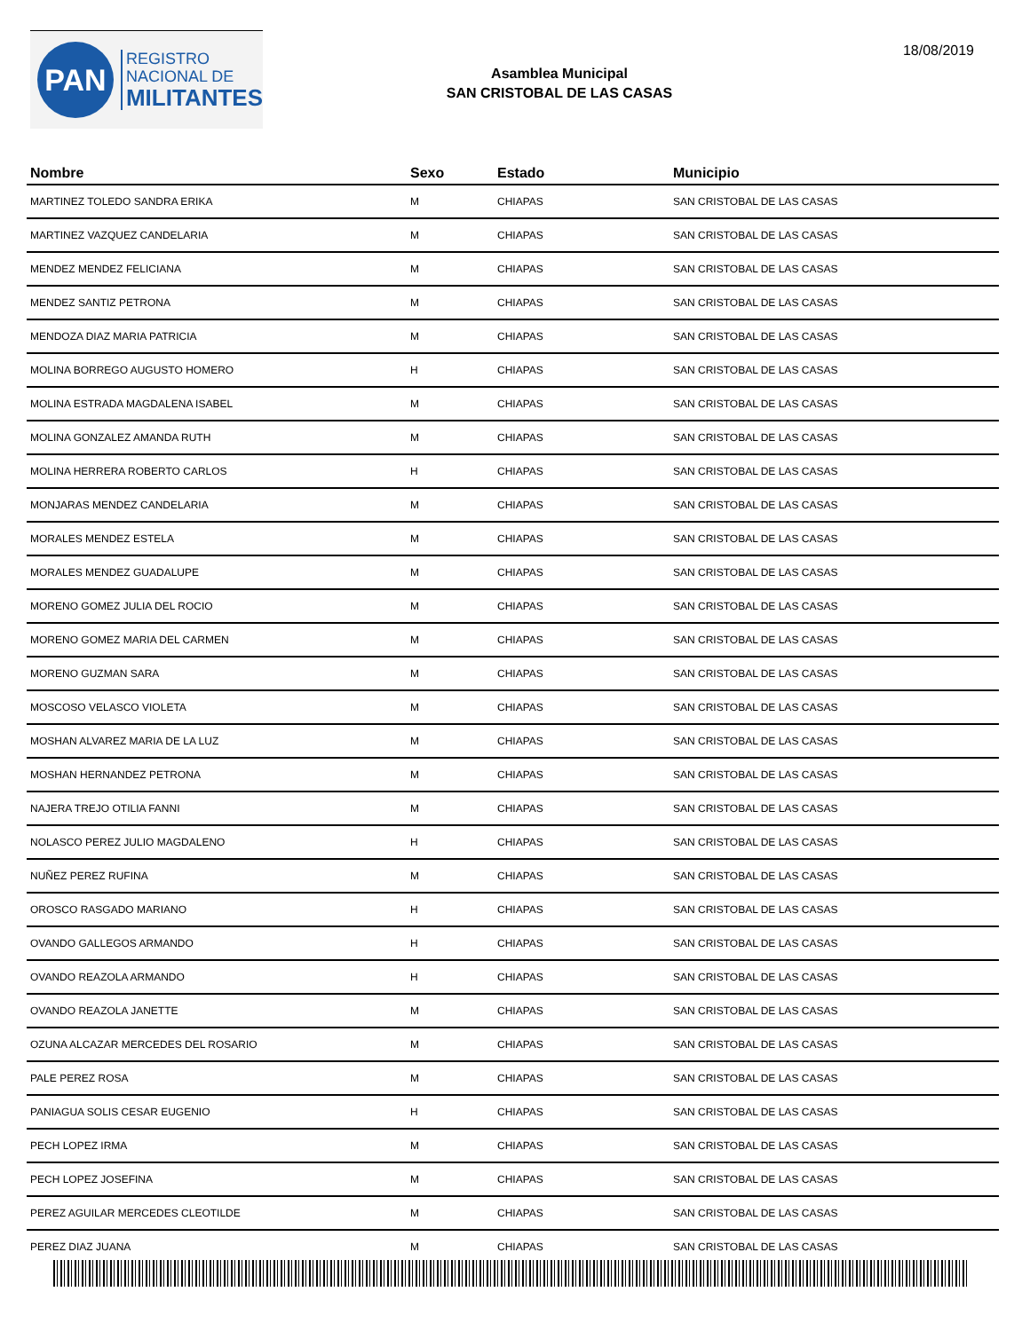PAN
REGISTRO
NACIONAL DE
MILITANTES
18/08/2019
Asamblea Municipal
SAN CRISTOBAL DE LAS CASAS
| Nombre | Sexo | Estado | Municipio |
| --- | --- | --- | --- |
| MARTINEZ TOLEDO SANDRA ERIKA | M | CHIAPAS | SAN CRISTOBAL DE LAS CASAS |
| MARTINEZ VAZQUEZ CANDELARIA | M | CHIAPAS | SAN CRISTOBAL DE LAS CASAS |
| MENDEZ MENDEZ FELICIANA | M | CHIAPAS | SAN CRISTOBAL DE LAS CASAS |
| MENDEZ SANTIZ PETRONA | M | CHIAPAS | SAN CRISTOBAL DE LAS CASAS |
| MENDOZA DIAZ MARIA PATRICIA | M | CHIAPAS | SAN CRISTOBAL DE LAS CASAS |
| MOLINA BORREGO AUGUSTO HOMERO | H | CHIAPAS | SAN CRISTOBAL DE LAS CASAS |
| MOLINA ESTRADA MAGDALENA ISABEL | M | CHIAPAS | SAN CRISTOBAL DE LAS CASAS |
| MOLINA GONZALEZ AMANDA RUTH | M | CHIAPAS | SAN CRISTOBAL DE LAS CASAS |
| MOLINA HERRERA ROBERTO CARLOS | H | CHIAPAS | SAN CRISTOBAL DE LAS CASAS |
| MONJARAS MENDEZ CANDELARIA | M | CHIAPAS | SAN CRISTOBAL DE LAS CASAS |
| MORALES MENDEZ ESTELA | M | CHIAPAS | SAN CRISTOBAL DE LAS CASAS |
| MORALES MENDEZ GUADALUPE | M | CHIAPAS | SAN CRISTOBAL DE LAS CASAS |
| MORENO GOMEZ JULIA DEL ROCIO | M | CHIAPAS | SAN CRISTOBAL DE LAS CASAS |
| MORENO GOMEZ MARIA DEL CARMEN | M | CHIAPAS | SAN CRISTOBAL DE LAS CASAS |
| MORENO GUZMAN SARA | M | CHIAPAS | SAN CRISTOBAL DE LAS CASAS |
| MOSCOSO VELASCO VIOLETA | M | CHIAPAS | SAN CRISTOBAL DE LAS CASAS |
| MOSHAN ALVAREZ MARIA DE LA LUZ | M | CHIAPAS | SAN CRISTOBAL DE LAS CASAS |
| MOSHAN HERNANDEZ PETRONA | M | CHIAPAS | SAN CRISTOBAL DE LAS CASAS |
| NAJERA TREJO OTILIA FANNI | M | CHIAPAS | SAN CRISTOBAL DE LAS CASAS |
| NOLASCO PEREZ JULIO MAGDALENO | H | CHIAPAS | SAN CRISTOBAL DE LAS CASAS |
| NUÑEZ PEREZ RUFINA | M | CHIAPAS | SAN CRISTOBAL DE LAS CASAS |
| OROSCO RASGADO MARIANO | H | CHIAPAS | SAN CRISTOBAL DE LAS CASAS |
| OVANDO GALLEGOS ARMANDO | H | CHIAPAS | SAN CRISTOBAL DE LAS CASAS |
| OVANDO REAZOLA ARMANDO | H | CHIAPAS | SAN CRISTOBAL DE LAS CASAS |
| OVANDO REAZOLA JANETTE | M | CHIAPAS | SAN CRISTOBAL DE LAS CASAS |
| OZUNA ALCAZAR MERCEDES DEL ROSARIO | M | CHIAPAS | SAN CRISTOBAL DE LAS CASAS |
| PALE PEREZ ROSA | M | CHIAPAS | SAN CRISTOBAL DE LAS CASAS |
| PANIAGUA SOLIS CESAR EUGENIO | H | CHIAPAS | SAN CRISTOBAL DE LAS CASAS |
| PECH LOPEZ IRMA | M | CHIAPAS | SAN CRISTOBAL DE LAS CASAS |
| PECH LOPEZ JOSEFINA | M | CHIAPAS | SAN CRISTOBAL DE LAS CASAS |
| PEREZ AGUILAR MERCEDES CLEOTILDE | M | CHIAPAS | SAN CRISTOBAL DE LAS CASAS |
| PEREZ DIAZ JUANA | M | CHIAPAS | SAN CRISTOBAL DE LAS CASAS |